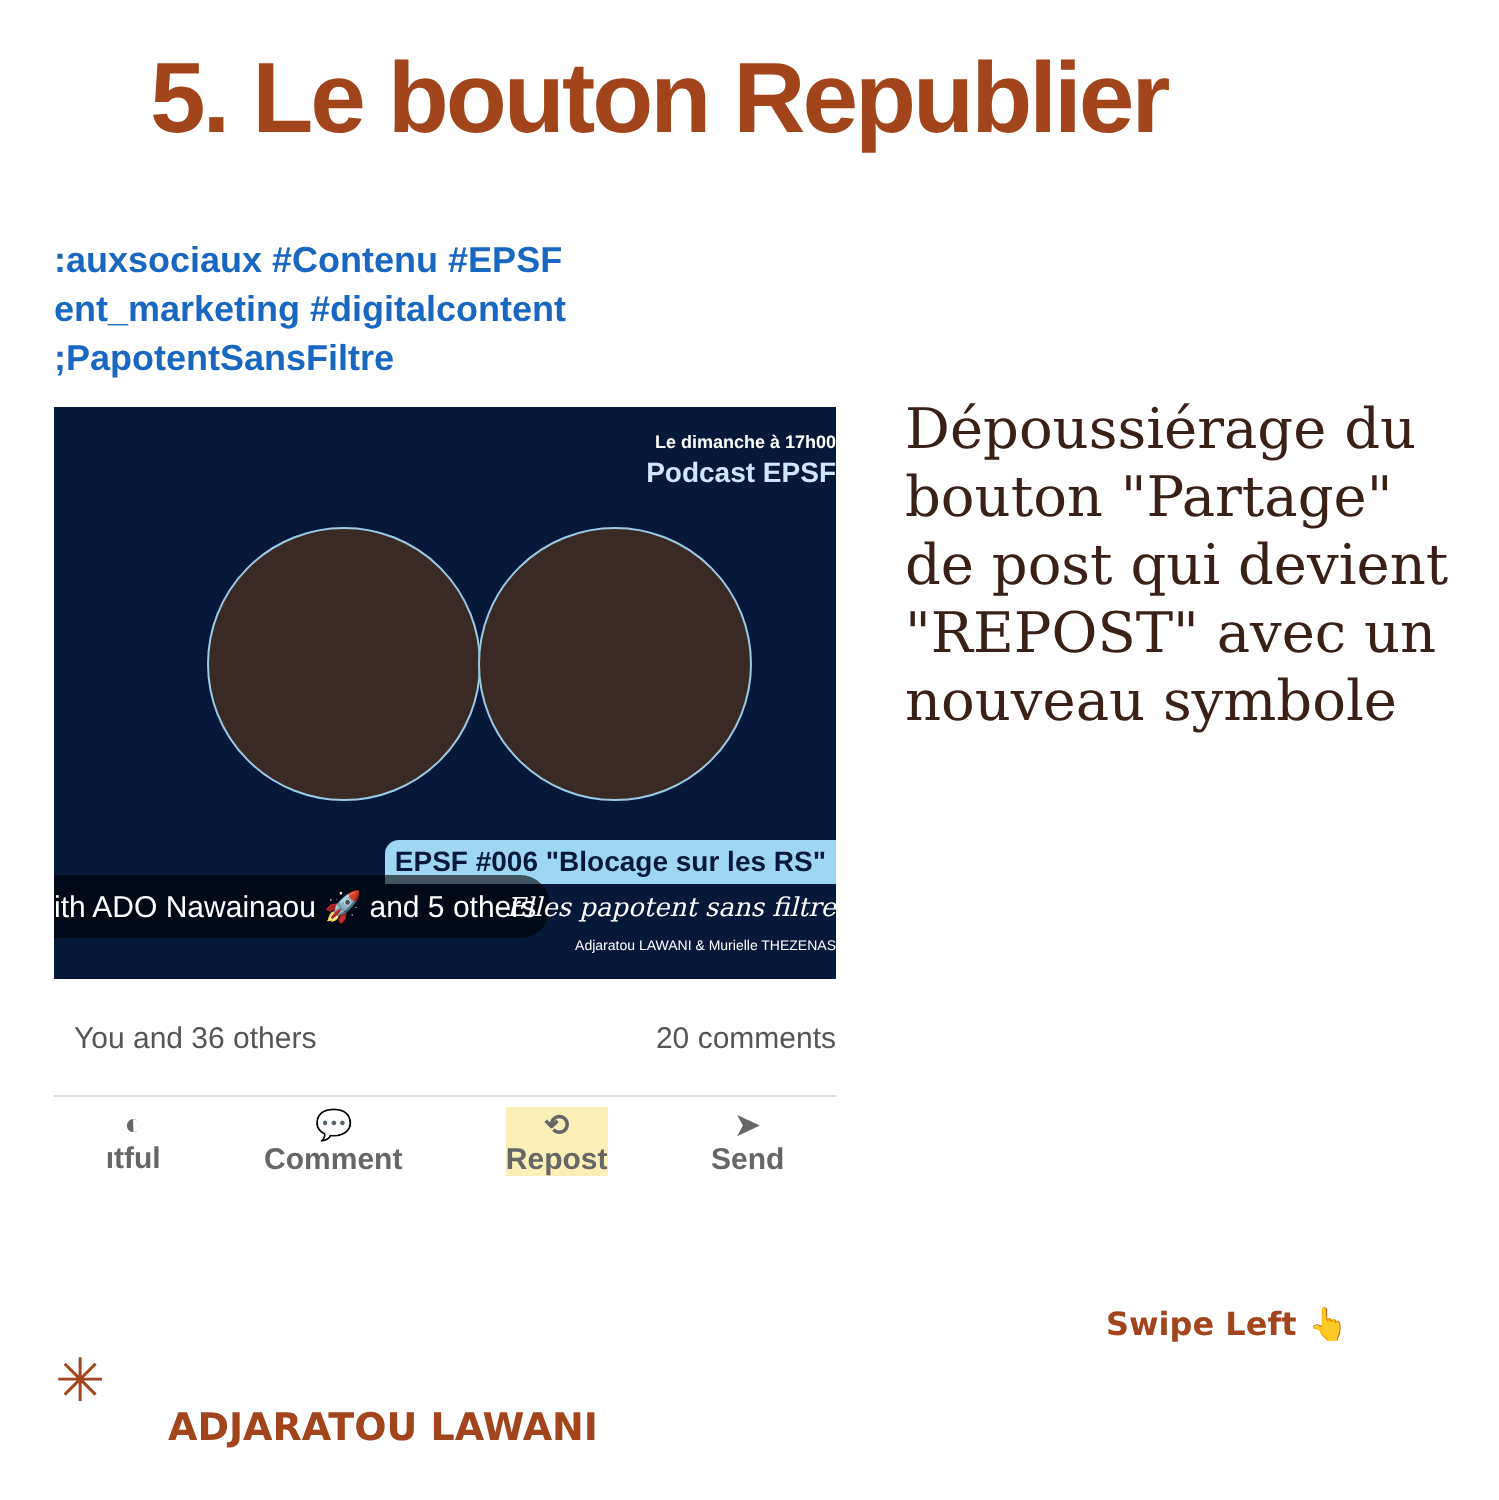5. Le bouton Republier
:auxsociaux #Contenu #EPSF
ent_marketing #digitalcontent
;PapotentSansFiltre
Le dimanche à 17h00
Podcast EPSF
EPSF #006 "Blocage sur les RS"
ith ADO Nawainaou 🚀 and 5 others
Elles papotent sans filtre
Adjaratou LAWANI & Murielle THEZENAS
You and 36 others 20 comments
◐
ıtful
💬
Comment
⟲
Repost
➤
Send
Dépoussiérage du bouton "Partage" de post qui devient "REPOST" avec un nouveau symbole
Swipe Left 👆
✳
ADJARATOU LAWANI